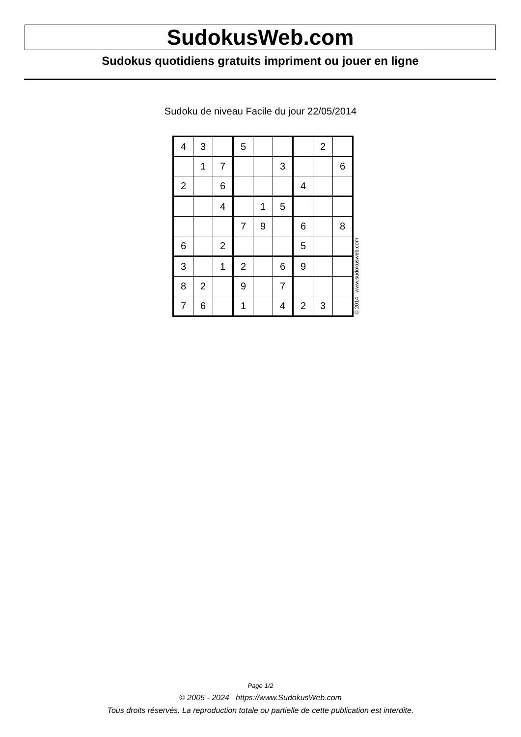SudokusWeb.com
Sudokus quotidiens gratuits impriment ou jouer en ligne
Sudoku de niveau Facile du jour 22/05/2014
| 4 | 3 | | 5 | | | | 2 | |
| | 1 | 7 | | | 3 | | | 6 |
| 2 | | 6 | | | | 4 | | |
| | | 4 | | 1 | 5 | | | |
| | | | 7 | 9 | | 6 | | 8 |
| 6 | | 2 | | | | 5 | | |
| 3 | | 1 | 2 | | 6 | 9 | | |
| 8 | 2 | | 9 | | 7 | | | |
| 7 | 6 | | 1 | | 4 | 2 | 3 | |
© 2014 www.sudokusweb.com
Page 1/2
© 2005 - 2024 https://www.SudokusWeb.com
Tous droits réservés. La reproduction totale ou partielle de cette publication est interdite.